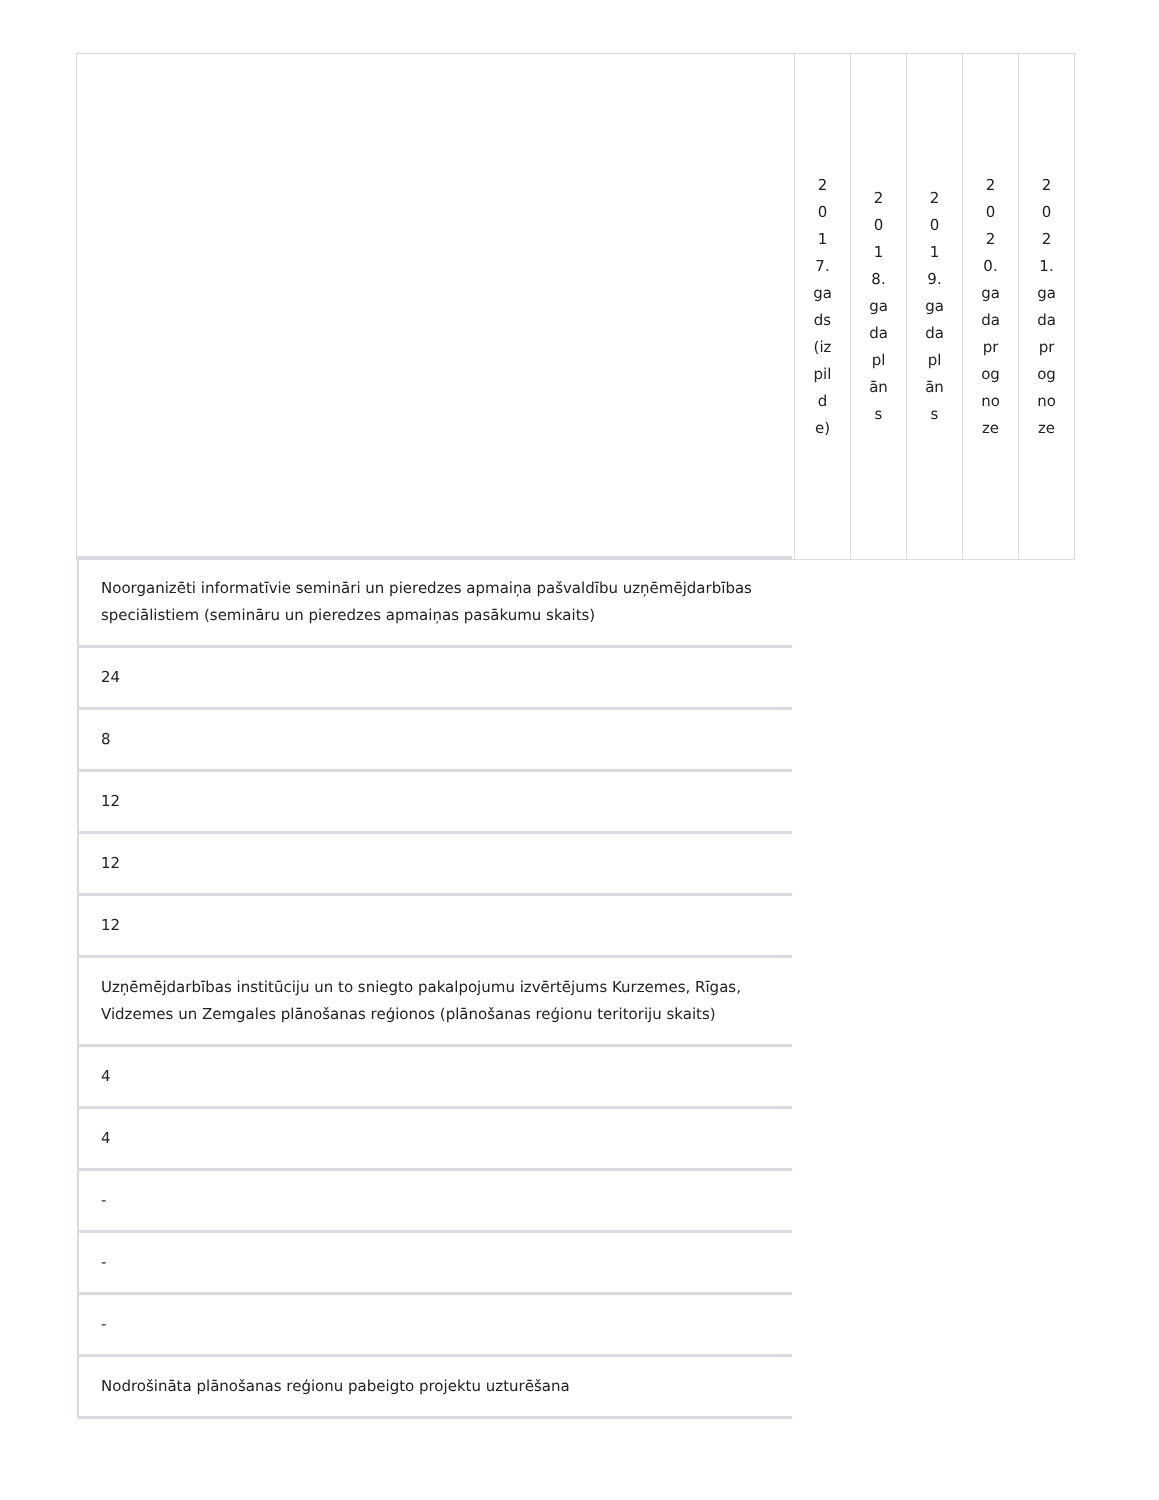| | 2017.gads(izpilde) | 2018.gada plāns | 2019.gada plāns | 2020.gada prognoze | 2021.gada prognoze |
Noorganizēti informatīvie semināri un pieredzes apmaiņa pašvaldību uzņēmējdarbības speciālistiem (semināru un pieredzes apmaiņas pasākumu skaits)
24
8
12
12
12
Uzņēmējdarbības institūciju un to sniegto pakalpojumu izvērtējums Kurzemes, Rīgas, Vidzemes un Zemgales plānošanas reģionos (plānošanas reģionu teritoriju skaits)
4
4
-
-
-
Nodrošināta plānošanas reģionu pabeigto projektu uzturēšana